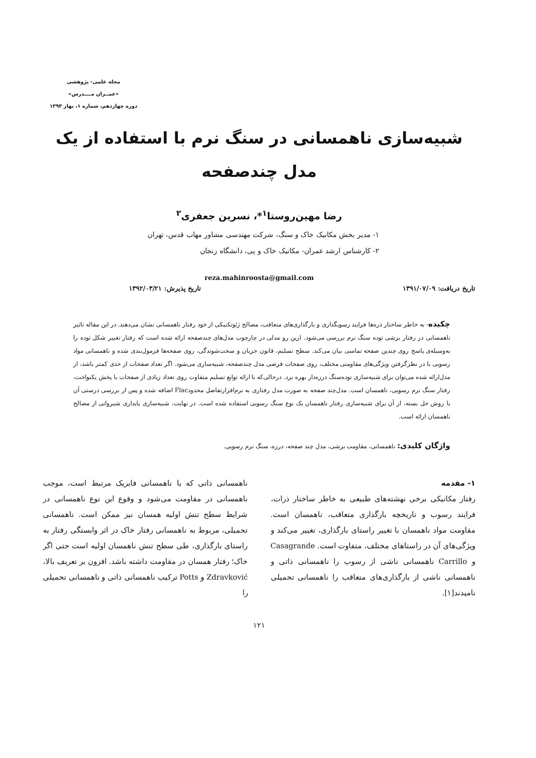مجله علمی- پژوهشی
«عمــران مــــدرس»
دوره چهاردهم، شماره ۱، بهار ۱۳۹۳
شبیه‌سازی ناهمسانی در سنگ نرم با استفاده از یک مدل چندصفحه
رضا مهین‌روستا<sup>۱</sup>*، نسرین جعفری<sup>۲</sup>
۱- مدیر بخش مکانیک خاک و سنگ، شرکت مهندسی مشاور مهاب قدس، تهران
۲- کارشناس ارشد عمران- مکانیک خاک و پی، دانشگاه زنجان
reza.mahinroosta@gmail.com
تاریخ دریافت: ۱۳۹۱/۰۷/۰۹ تاریخ پذیرش: ۱۳۹۲/۰۳/۲۱
چکیده- به خاطر ساختار ذره‌ها فرایند رسوبگذاری و بارگذاری‌های متعاقب، مصالح ژئوتکنیکی از خود رفتار ناهمسانی نشان می‌دهند. در این مقاله تاثیر ناهمسانی در رفتار برشی توده سنگ نرم بررسی می‌شود. ازین رو مدلی در چارچوب مدل‌های چندصفحه ارائه شده است که رفتار تغییر شکل توده را به‌وسیله‌ی پاسخ روی چندین صفحه تماسی بیان می‌کند. سطح تسلیم، قانون جریان و سخت‌شوندگی، روی صفحه‌ها فرمول‌بندی شده و ناهمسانی مواد رسوبی با در نظرگرفتن ویژگی‌های مقاومتی مختلف، روی صفحات فرضی مدل چندصفحه، شبیه‌سازی می‌شود. اگر تعداد صفحات از حدی کمتر باشد، از مدل‌ارائه شده می‌توان برای شبیه‌سازی توده‌سنگ درزه‌دار بهره برد. درحالی‌که با ارائه توابع تسلیم متفاوت روی تعداد زیادی از صفحات با پخش یکنواخت، رفتار سنگ نرم رسوبی، ناهمسان است. مدل‌چند صفحه به صورت مدل رفتاری به نرم‌افزارتفاضل محدودFlac اضافه شده و پس از بررسی درستی آن با روش حل بسته، از آن برای شبیه‌سازی رفتار ناهمسان یک نوع سنگ رسوبی استفاده شده است. در نهایت، شبیه‌سازی پایداری شیروانی از مصالح ناهمسان ارائه است.
واژگان کلیدی: ناهمسانی، مقاومت برشی، مدل چند صفحه، درزه، سنگ نرم رسوبی.
۱- مقدمه
رفتار مکانیکی برخی نهشته‌های طبیعی به خاطر ساختار ذرات، فرایند رسوب و تاریخچه بارگذاری متعاقب، ناهمسان است. مقاومت مواد ناهمسان با تغییر راستای بارگذاری، تغییر می‌کند و ویژگی‌های آن در راستاهای مختلف، متفاوت است. Casagrande و Carrillo ناهمسانی ناشی از رسوب را ناهمسانی ذاتی و ناهمسانی ناشی از بارگذاری‌های متعاقب را ناهمسانی تحمیلی نامیدند[۱].
ناهمسانی ذاتی که با ناهمسانی فابریک مرتبط است، موجب ناهمسانی در مقاومت می‌شود و وقوع این نوع ناهمسانی در شرایط سطح تنش اولیه همسان نیز ممکن است. ناهمسانی تحمیلی، مربوط به ناهمسانی رفتار خاک در اثر وابستگی رفتار به راستای بارگذاری، طی سطح تنش ناهمسان اولیه است حتی اگر خاک؛ رفتار همسان در مقاومت داشته باشد. افزون بر تعریف بالا، Zdravković و Potts ترکیب ناهمسانی ذاتی و ناهمسانی تحمیلی را
۱۲۱